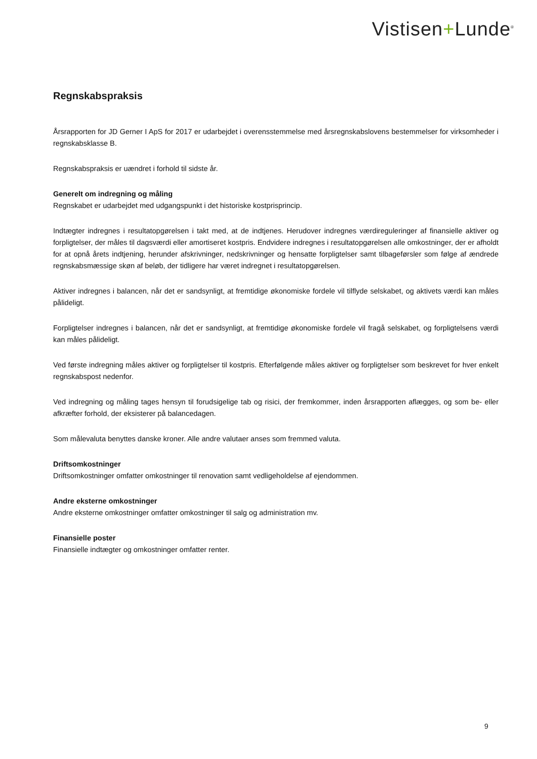Vistisen+Lunde<sup>®</sup>
Regnskabspraksis
Årsrapporten for JD Gerner I ApS for 2017 er udarbejdet i overensstemmelse med årsregnskabslovens bestemmelser for virksomheder i regnskabsklasse B.
Regnskabspraksis er uændret i forhold til sidste år.
Generelt om indregning og måling
Regnskabet er udarbejdet med udgangspunkt i det historiske kostprisprincip.
Indtægter indregnes i resultatopgørelsen i takt med, at de indtjenes. Herudover indregnes værdireguleringer af finansielle aktiver og forpligtelser, der måles til dagsværdi eller amortiseret kostpris. Endvidere indregnes i resultatopgørelsen alle omkostninger, der er afholdt for at opnå årets indtjening, herunder afskrivninger, nedskrivninger og hensatte forpligtelser samt tilbageførsler som følge af ændrede regnskabsmæssige skøn af beløb, der tidligere har været indregnet i resultatopgørelsen.
Aktiver indregnes i balancen, når det er sandsynligt, at fremtidige økonomiske fordele vil tilflyde selskabet, og aktivets værdi kan måles pålideligt.
Forpligtelser indregnes i balancen, når det er sandsynligt, at fremtidige økonomiske fordele vil fragå selskabet, og forpligtelsens værdi kan måles pålideligt.
Ved første indregning måles aktiver og forpligtelser til kostpris. Efterfølgende måles aktiver og forpligtelser som beskrevet for hver enkelt regnskabspost nedenfor.
Ved indregning og måling tages hensyn til forudsigelige tab og risici, der fremkommer, inden årsrapporten aflægges, og som be- eller afkræfter forhold, der eksisterer på balancedagen.
Som målevaluta benyttes danske kroner. Alle andre valutaer anses som fremmed valuta.
Driftsomkostninger
Driftsomkostninger omfatter omkostninger til renovation samt vedligeholdelse af ejendommen.
Andre eksterne omkostninger
Andre eksterne omkostninger omfatter omkostninger til salg og administration mv.
Finansielle poster
Finansielle indtægter og omkostninger omfatter renter.
9